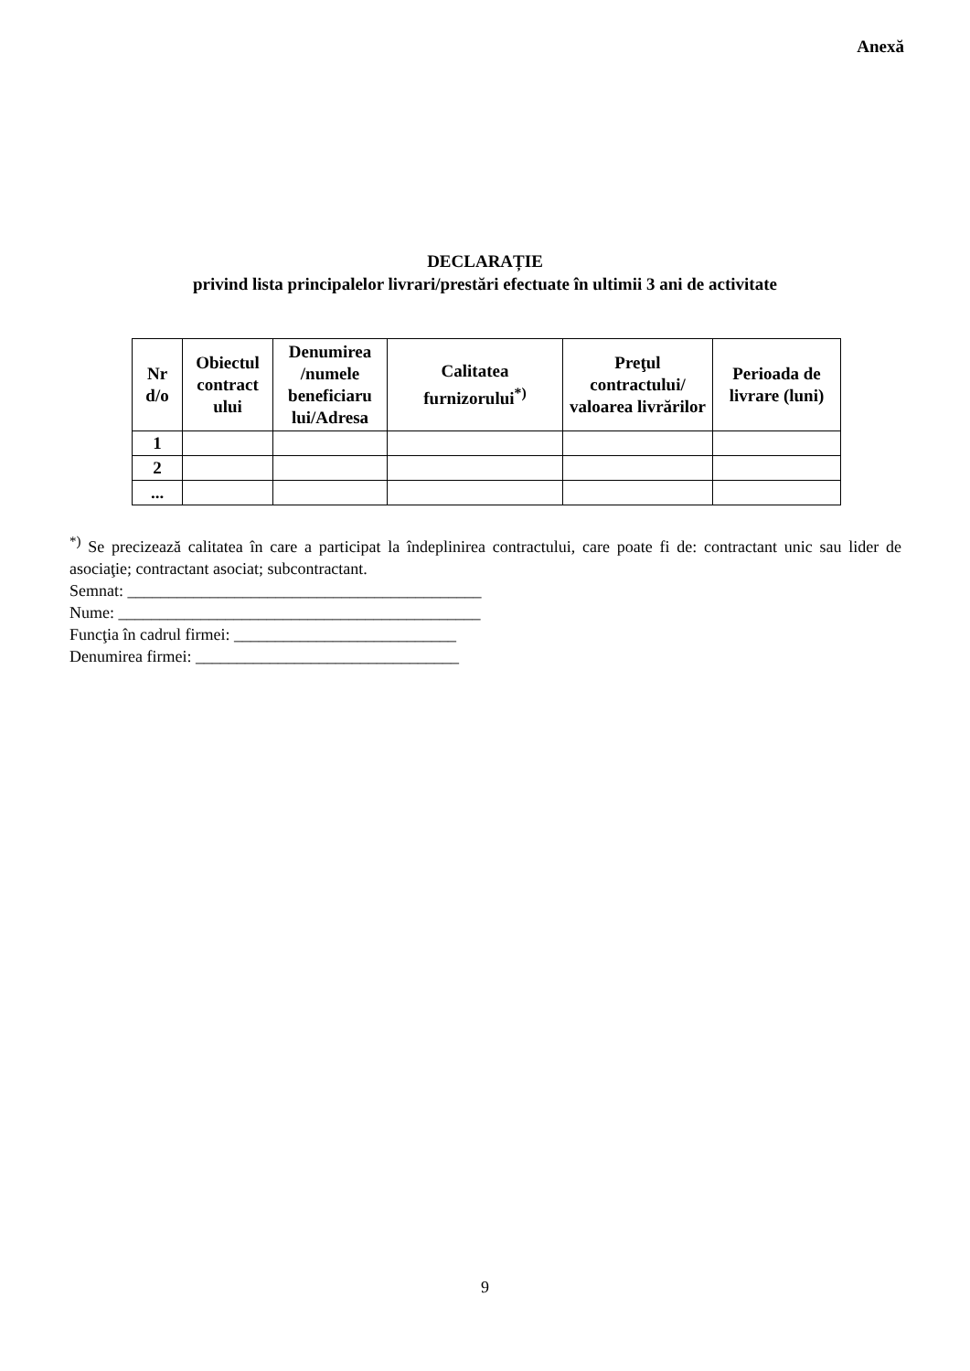Anexă
DECLARAȚIE
privind lista principalelor livrari/prestări efectuate în ultimii 3 ani de activitate
| Nr d/o | Obiectul contract ului | Denumirea /numele beneficiaru lui/Adresa | Calitatea furnizorului<sup>*)</sup> | Preţul contractului/ valoarea livrărilor | Perioada de livrare (luni) |
| --- | --- | --- | --- | --- | --- |
| 1 | | | | | |
| 2 | | | | | |
| ... | | | | | |
<sup>*)</sup> Se precizează calitatea în care a participat la îndeplinirea contractului, care poate fi de: contractant unic sau lider de asociaţie; contractant asociat; subcontractant.
Semnat: ___________________________________________
Nume: ____________________________________________
Funcţia în cadrul firmei: ___________________________
Denumirea firmei: ________________________________
9